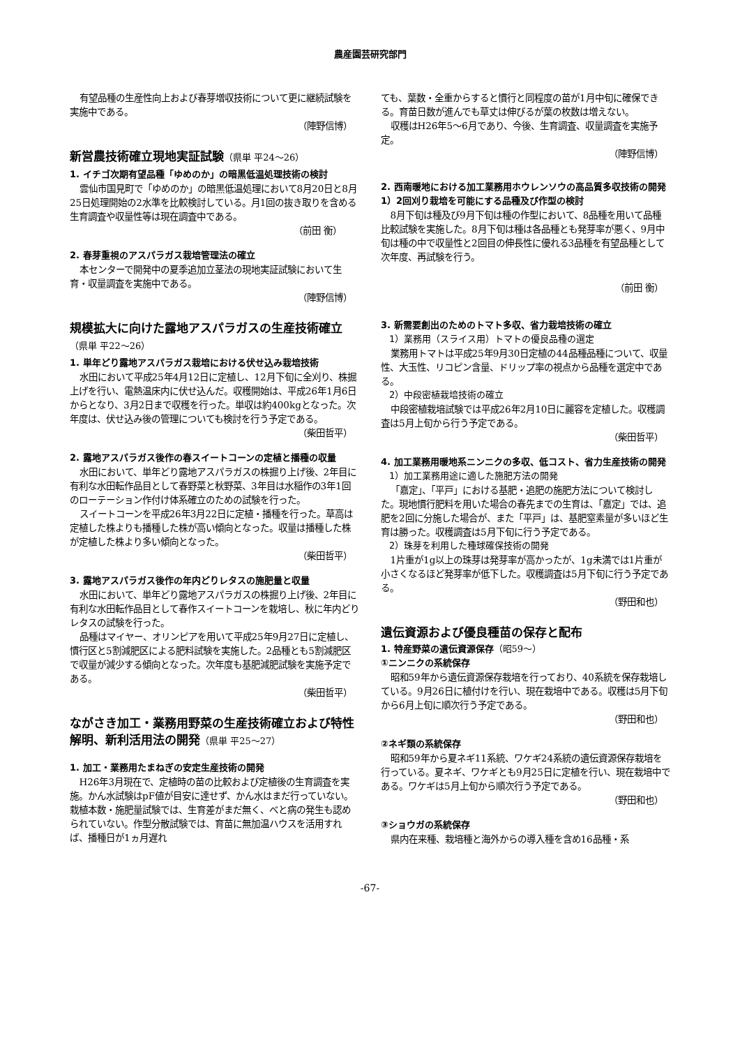農産園芸研究部門
有望品種の生産性向上および春芽増収技術について更に継続試験を実施中である。
（陣野信博）
新営農技術確立現地実証試験（県単 平24～26）
1. イチゴ次期有望品種「ゆめのか」の暗黒低温処理技術の検討
雲仙市国見町で「ゆめのか」の暗黒低温処理において8月20日と8月25日処理開始の2水準を比較検討している。月1回の抜き取りを含める生育調査や収量性等は現在調査中である。
（前田 衡）
2. 春芽重視のアスパラガス栽培管理法の確立
本センターで開発中の夏季追加立茎法の現地実証試験において生育・収量調査を実施中である。
（陣野信博）
規模拡大に向けた露地アスパラガスの生産技術確立（県単 平22～26）
1. 単年どり露地アスパラガス栽培における伏せ込み栽培技術
水田において平成25年4月12日に定植し、12月下旬に全刈り、株掘上げを行い、電熱温床内に伏せ込んだ。収穫開始は、平成26年1月6日からとなり、3月2日まで収穫を行った。単収は約400kgとなった。次年度は、伏せ込み後の管理についても検討を行う予定である。
（柴田哲平）
2. 露地アスパラガス後作の春スイートコーンの定植と播種の収量
水田において、単年どり露地アスパラガスの株掘り上げ後、2年目に有利な水田転作品目として春野菜と秋野菜、3年目は水稲作の3年1回のローテーション作付け体系確立のための試験を行った。
スイートコーンを平成26年3月22日に定植・播種を行った。草高は定植した株よりも播種した株が高い傾向となった。収量は播種した株が定植した株より多い傾向となった。
（柴田哲平）
3. 露地アスパラガス後作の年内どりレタスの施肥量と収量
水田において、単年どり露地アスパラガスの株掘り上げ後、2年目に有利な水田転作品目として春作スイートコーンを栽培し、秋に年内どりレタスの試験を行った。
品種はマイヤー、オリンピアを用いて平成25年9月27日に定植し、慣行区と5割減肥区による肥料試験を実施した。2品種とも5割減肥区で収量が減少する傾向となった。次年度も基肥減肥試験を実施予定である。
（柴田哲平）
ながさき加工・業務用野菜の生産技術確立および特性解明、新利活用法の開発（県単 平25～27）
1. 加工・業務用たまねぎの安定生産技術の開発
H26年3月現在で、定植時の苗の比較および定植後の生育調査を実施。かん水試験はpF値が目安に達せず、かん水はまだ行っていない。栽植本数・施肥量試験では、生育差がまだ無く、べと病の発生も認められていない。作型分散試験では、育苗に無加温ハウスを活用すれば、播種日が1ヵ月遅れ
ても、葉数・全重からすると慣行と同程度の苗が1月中旬に確保できる。育苗日数が進んでも草丈は伸びるが葉の枚数は増えない。
収穫はH26年5～6月であり、今後、生育調査、収量調査を実施予定。
（陣野信博）
2. 西南暖地における加工業務用ホウレンソウの高品質多収技術の開発
1）2回刈り栽培を可能にする品種及び作型の検討
8月下旬は種及び9月下旬は種の作型において、8品種を用いて品種比較試験を実施した。8月下旬は種は各品種とも発芽率が悪く、9月中旬は種の中で収量性と2回目の伸長性に優れる3品種を有望品種として次年度、再試験を行う。
（前田 衡）
3. 新需要創出のためのトマト多収、省力栽培技術の確立
1）業務用（スライス用）トマトの優良品種の選定
業務用トマトは平成25年9月30日定植の44品種品種について、収量性、大玉性、リコピン含量、ドリップ率の視点から品種を選定中である。
2）中段密植栽培技術の確立
中段密植栽培試験では平成26年2月10日に麗容を定植した。収穫調査は5月上旬から行う予定である。
（柴田哲平）
4. 加工業務用暖地系ニンニクの多収、低コスト、省力生産技術の開発
1）加工業務用途に適した施肥方法の開発
「嘉定」、「平戸」における基肥・追肥の施肥方法について検討した。現地慣行肥料を用いた場合の春先までの生育は、「嘉定」では、追肥を2回に分施した場合が、また「平戸」は、基肥窒素量が多いほど生育は勝った。収穫調査は5月下旬に行う予定である。
2）珠芽を利用した種球確保技術の開発
1片重が1g以上の珠芽は発芽率が高かったが、1g未満では1片重が小さくなるほど発芽率が低下した。収穫調査は5月下旬に行う予定である。
（野田和也）
遺伝資源および優良種苗の保存と配布
1. 特産野菜の遺伝資源保存（昭59～）
①ニンニクの系統保存
昭和59年から遺伝資源保存栽培を行っており、40系統を保存栽培している。9月26日に植付けを行い、現在栽培中である。収穫は5月下旬から6月上旬に順次行う予定である。
（野田和也）
②ネギ類の系統保存
昭和59年から夏ネギ11系統、ワケギ24系統の遺伝資源保存栽培を行っている。夏ネギ、ワケギとも9月25日に定植を行い、現在栽培中である。ワケギは5月上旬から順次行う予定である。
（野田和也）
③ショウガの系統保存
県内在来種、栽培種と海外からの導入種を含め16品種・系
-67-